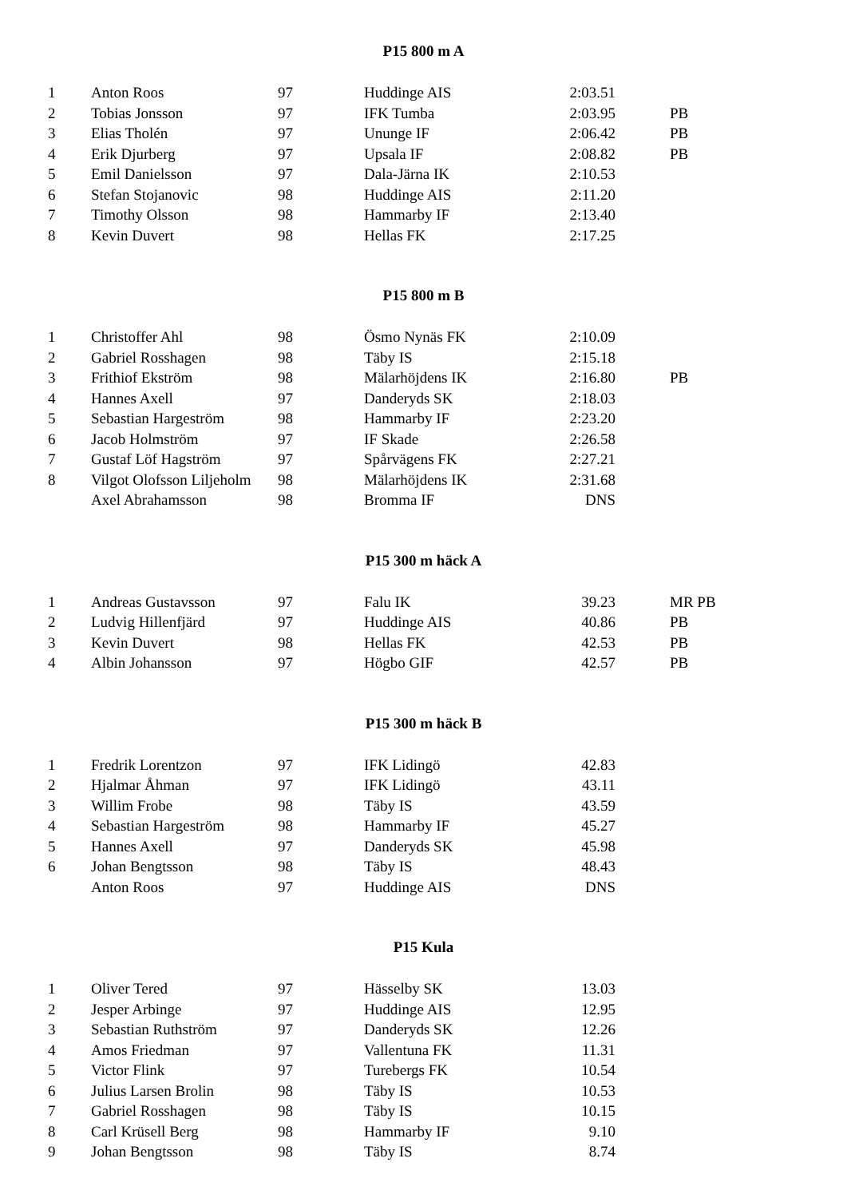P15 800 m A
| 1 | Anton Roos | 97 | Huddinge AIS | 2:03.51 | |
| 2 | Tobias Jonsson | 97 | IFK Tumba | 2:03.95 | PB |
| 3 | Elias Tholén | 97 | Ununge IF | 2:06.42 | PB |
| 4 | Erik Djurberg | 97 | Upsala IF | 2:08.82 | PB |
| 5 | Emil Danielsson | 97 | Dala-Järna IK | 2:10.53 | |
| 6 | Stefan Stojanovic | 98 | Huddinge AIS | 2:11.20 | |
| 7 | Timothy Olsson | 98 | Hammarby IF | 2:13.40 | |
| 8 | Kevin Duvert | 98 | Hellas FK | 2:17.25 | |
P15 800 m B
| 1 | Christoffer Ahl | 98 | Ösmo Nynäs FK | 2:10.09 | |
| 2 | Gabriel Rosshagen | 98 | Täby IS | 2:15.18 | |
| 3 | Frithiof Ekström | 98 | Mälarhöjdens IK | 2:16.80 | PB |
| 4 | Hannes Axell | 97 | Danderyds SK | 2:18.03 | |
| 5 | Sebastian Hargeström | 98 | Hammarby IF | 2:23.20 | |
| 6 | Jacob Holmström | 97 | IF Skade | 2:26.58 | |
| 7 | Gustaf Löf Hagström | 97 | Spårvägens FK | 2:27.21 | |
| 8 | Vilgot Olofsson Liljeholm | 98 | Mälarhöjdens IK | 2:31.68 | |
| | Axel Abrahamsson | 98 | Bromma IF | DNS | |
P15 300 m häck A
| 1 | Andreas Gustavsson | 97 | Falu IK | 39.23 | MR PB |
| 2 | Ludvig Hillenfjärd | 97 | Huddinge AIS | 40.86 | PB |
| 3 | Kevin Duvert | 98 | Hellas FK | 42.53 | PB |
| 4 | Albin Johansson | 97 | Högbo GIF | 42.57 | PB |
P15 300 m häck B
| 1 | Fredrik Lorentzon | 97 | IFK Lidingö | 42.83 | |
| 2 | Hjalmar Åhman | 97 | IFK Lidingö | 43.11 | |
| 3 | Willim Frobe | 98 | Täby IS | 43.59 | |
| 4 | Sebastian Hargeström | 98 | Hammarby IF | 45.27 | |
| 5 | Hannes Axell | 97 | Danderyds SK | 45.98 | |
| 6 | Johan Bengtsson | 98 | Täby IS | 48.43 | |
| | Anton Roos | 97 | Huddinge AIS | DNS | |
P15 Kula
| 1 | Oliver Tered | 97 | Hässelby SK | 13.03 | |
| 2 | Jesper Arbinge | 97 | Huddinge AIS | 12.95 | |
| 3 | Sebastian Ruthström | 97 | Danderyds SK | 12.26 | |
| 4 | Amos Friedman | 97 | Vallentuna FK | 11.31 | |
| 5 | Victor Flink | 97 | Turebergs FK | 10.54 | |
| 6 | Julius Larsen Brolin | 98 | Täby IS | 10.53 | |
| 7 | Gabriel Rosshagen | 98 | Täby IS | 10.15 | |
| 8 | Carl Krüsell Berg | 98 | Hammarby IF | 9.10 | |
| 9 | Johan Bengtsson | 98 | Täby IS | 8.74 | |